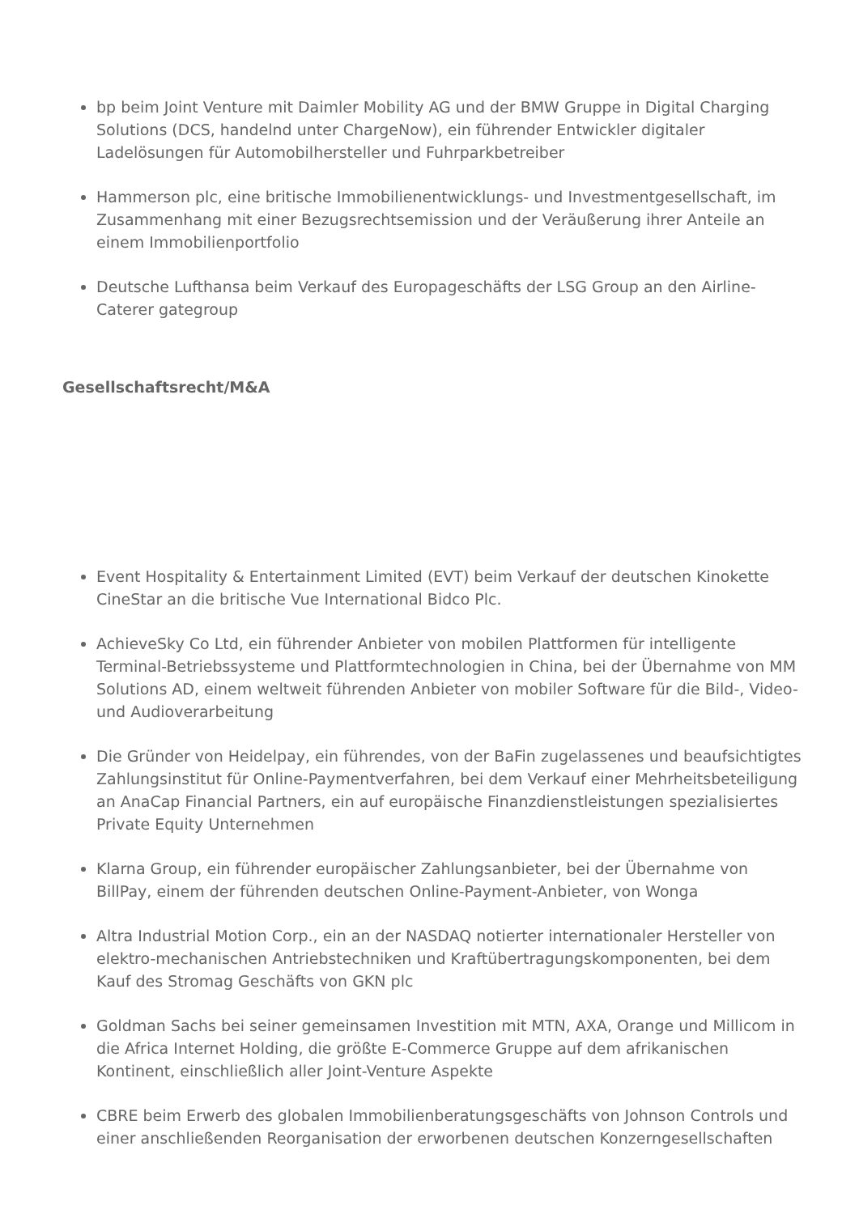bp beim Joint Venture mit Daimler Mobility AG und der BMW Gruppe in Digital Charging Solutions (DCS, handelnd unter ChargeNow), ein führender Entwickler digitaler Ladelösungen für Automobilhersteller und Fuhrparkbetreiber
Hammerson plc, eine britische Immobilienentwicklungs- und Investmentgesellschaft, im Zusammenhang mit einer Bezugsrechtsemission und der Veräußerung ihrer Anteile an einem Immobilienportfolio
Deutsche Lufthansa beim Verkauf des Europageschäfts der LSG Group an den Airline-Caterer gategroup
Gesellschaftsrecht/M&A
Event Hospitality & Entertainment Limited (EVT) beim Verkauf der deutschen Kinokette CineStar an die britische Vue International Bidco Plc.
AchieveSky Co Ltd, ein führender Anbieter von mobilen Plattformen für intelligente Terminal-Betriebssysteme und Plattformtechnologien in China, bei der Übernahme von MM Solutions AD, einem weltweit führenden Anbieter von mobiler Software für die Bild-, Video- und Audioverarbeitung
Die Gründer von Heidelpay, ein führendes, von der BaFin zugelassenes und beaufsichtigtes Zahlungsinstitut für Online-Paymentverfahren, bei dem Verkauf einer Mehrheitsbeteiligung an AnaCap Financial Partners, ein auf europäische Finanzdienstleistungen spezialisiertes Private Equity Unternehmen
Klarna Group, ein führender europäischer Zahlungsanbieter, bei der Übernahme von BillPay, einem der führenden deutschen Online-Payment-Anbieter, von Wonga
Altra Industrial Motion Corp., ein an der NASDAQ notierter internationaler Hersteller von elektro-mechanischen Antriebstechniken und Kraftübertragungskomponenten, bei dem Kauf des Stromag Geschäfts von GKN plc
Goldman Sachs bei seiner gemeinsamen Investition mit MTN, AXA, Orange und Millicom in die Africa Internet Holding, die größte E-Commerce Gruppe auf dem afrikanischen Kontinent, einschließlich aller Joint-Venture Aspekte
CBRE beim Erwerb des globalen Immobilienberatungsgeschäfts von Johnson Controls und einer anschließenden Reorganisation der erworbenen deutschen Konzerngesellschaften